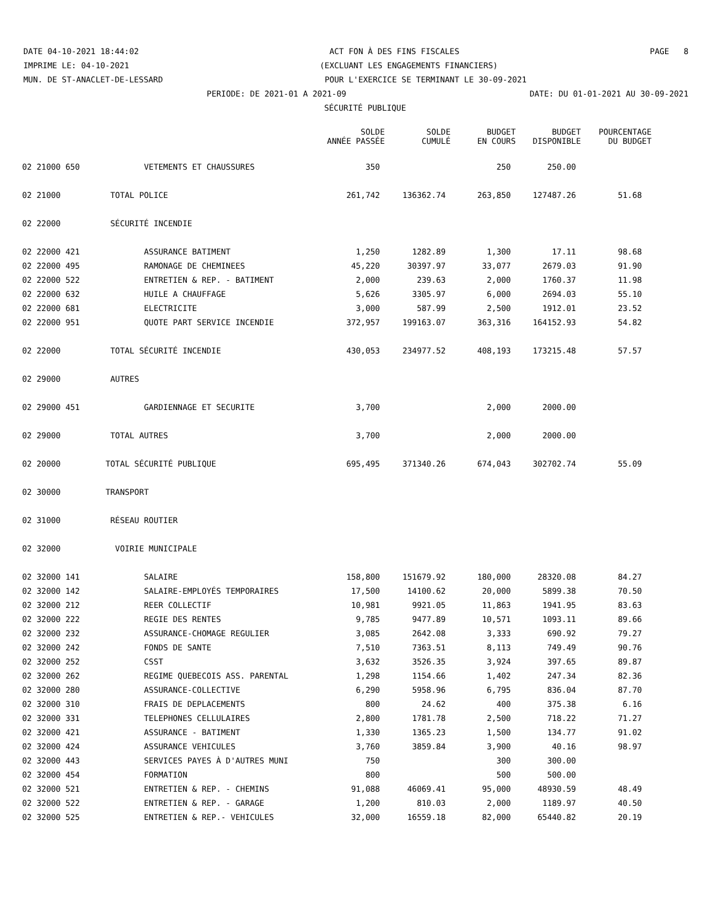DATE 04-10-2021 18:44:02 ACT FON À DES FINS FISCALES PAGE 8
IMPRIME LE: 04-10-2021 (EXCLUANT LES ENGAGEMENTS FINANCIERS)
MUN. DE ST-ANACLET-DE-LESSARD POUR L'EXERCICE SE TERMINANT LE 30-09-2021
PERIODE: DE 2021-01 A 2021-09 DATE: DU 01-01-2021 AU 30-09-2021
SÉCURITÉ PUBLIQUE
| | | SOLDE ANNÉE PASSÉE | SOLDE CUMULÉ | BUDGET EN COURS | BUDGET DISPONIBLE | POURCENTAGE DU BUDGET |
| --- | --- | --- | --- | --- | --- | --- |
| 02 21000 650 | VETEMENTS ET CHAUSSURES | 350 | | 250 | 250.00 | |
| 02 21000 | TOTAL POLICE | 261,742 | 136362.74 | 263,850 | 127487.26 | 51.68 |
| 02 22000 | SÉCURITÉ INCENDIE | | | | | |
| 02 22000 421 | ASSURANCE BATIMENT | 1,250 | 1282.89 | 1,300 | 17.11 | 98.68 |
| 02 22000 495 | RAMONAGE DE CHEMINEES | 45,220 | 30397.97 | 33,077 | 2679.03 | 91.90 |
| 02 22000 522 | ENTRETIEN & REP. - BATIMENT | 2,000 | 239.63 | 2,000 | 1760.37 | 11.98 |
| 02 22000 632 | HUILE A CHAUFFAGE | 5,626 | 3305.97 | 6,000 | 2694.03 | 55.10 |
| 02 22000 681 | ELECTRICITE | 3,000 | 587.99 | 2,500 | 1912.01 | 23.52 |
| 02 22000 951 | QUOTE PART SERVICE INCENDIE | 372,957 | 199163.07 | 363,316 | 164152.93 | 54.82 |
| 02 22000 | TOTAL SÉCURITÉ INCENDIE | 430,053 | 234977.52 | 408,193 | 173215.48 | 57.57 |
| 02 29000 | AUTRES | | | | | |
| 02 29000 451 | GARDIENNAGE ET SECURITE | 3,700 | | 2,000 | 2000.00 | |
| 02 29000 | TOTAL AUTRES | 3,700 | | 2,000 | 2000.00 | |
| 02 20000 | TOTAL SÉCURITÉ PUBLIQUE | 695,495 | 371340.26 | 674,043 | 302702.74 | 55.09 |
| 02 30000 | TRANSPORT | | | | | |
| 02 31000 | RÉSEAU ROUTIER | | | | | |
| 02 32000 | VOIRIE MUNICIPALE | | | | | |
| 02 32000 141 | SALAIRE | 158,800 | 151679.92 | 180,000 | 28320.08 | 84.27 |
| 02 32000 142 | SALAIRE-EMPLOYÉS TEMPORAIRES | 17,500 | 14100.62 | 20,000 | 5899.38 | 70.50 |
| 02 32000 212 | REER COLLECTIF | 10,981 | 9921.05 | 11,863 | 1941.95 | 83.63 |
| 02 32000 222 | REGIE DES RENTES | 9,785 | 9477.89 | 10,571 | 1093.11 | 89.66 |
| 02 32000 232 | ASSURANCE-CHOMAGE REGULIER | 3,085 | 2642.08 | 3,333 | 690.92 | 79.27 |
| 02 32000 242 | FONDS DE SANTE | 7,510 | 7363.51 | 8,113 | 749.49 | 90.76 |
| 02 32000 252 | CSST | 3,632 | 3526.35 | 3,924 | 397.65 | 89.87 |
| 02 32000 262 | REGIME QUEBECOIS ASS. PARENTAL | 1,298 | 1154.66 | 1,402 | 247.34 | 82.36 |
| 02 32000 280 | ASSURANCE-COLLECTIVE | 6,290 | 5958.96 | 6,795 | 836.04 | 87.70 |
| 02 32000 310 | FRAIS DE DEPLACEMENTS | 800 | 24.62 | 400 | 375.38 | 6.16 |
| 02 32000 331 | TELEPHONES CELLULAIRES | 2,800 | 1781.78 | 2,500 | 718.22 | 71.27 |
| 02 32000 421 | ASSURANCE - BATIMENT | 1,330 | 1365.23 | 1,500 | 134.77 | 91.02 |
| 02 32000 424 | ASSURANCE VEHICULES | 3,760 | 3859.84 | 3,900 | 40.16 | 98.97 |
| 02 32000 443 | SERVICES PAYES À D'AUTRES MUNI | 750 | | 300 | 300.00 | |
| 02 32000 454 | FORMATION | 800 | | 500 | 500.00 | |
| 02 32000 521 | ENTRETIEN & REP. - CHEMINS | 91,088 | 46069.41 | 95,000 | 48930.59 | 48.49 |
| 02 32000 522 | ENTRETIEN & REP. - GARAGE | 1,200 | 810.03 | 2,000 | 1189.97 | 40.50 |
| 02 32000 525 | ENTRETIEN & REP.- VEHICULES | 32,000 | 16559.18 | 82,000 | 65440.82 | 20.19 |